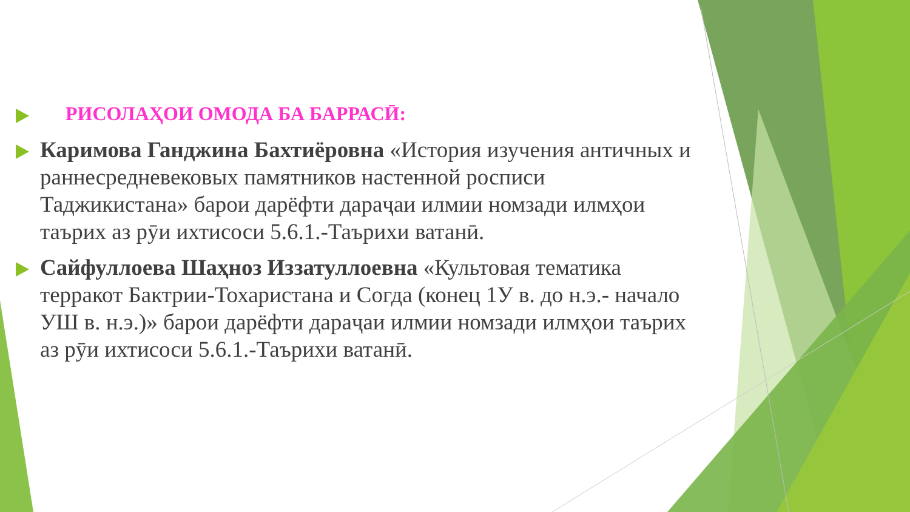РИСОЛАҲОИ ОМОДА БА БАРРАСӢ:
Каримова Ганджина Бахтиёровна «История изучения античных и раннесредневековых памятников настенной росписи Таджикистана» барои дарёфти дараҷаи илмии номзади илмҳои таърих аз рӯи ихтисоси 5.6.1.-Таърихи ватанӣ.
Сайфуллоева Шаҳноз Иззатуллоевна «Культовая тематика терракот Бактрии-Тохаристана и Согда (конец 1У в. до н.э.- начало УШ в. н.э.)» барои дарёфти дараҷаи илмии номзади илмҳои таърих аз рӯи ихтисоси 5.6.1.-Таърихи ватанӣ.